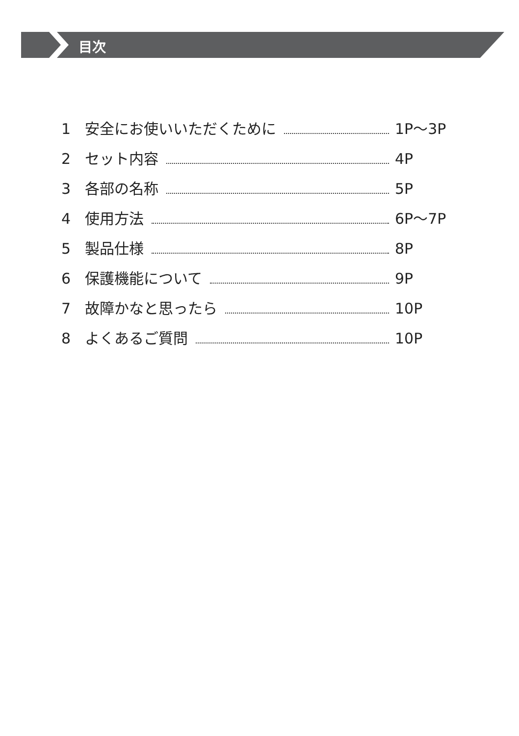目次
1 安全にお使いいただくために 1P～3P
2 セット内容 4P
3 各部の名称 5P
4 使用方法 6P～7P
5 製品仕様 8P
6 保護機能について 9P
7 故障かなと思ったら 10P
8 よくあるご質問 10P